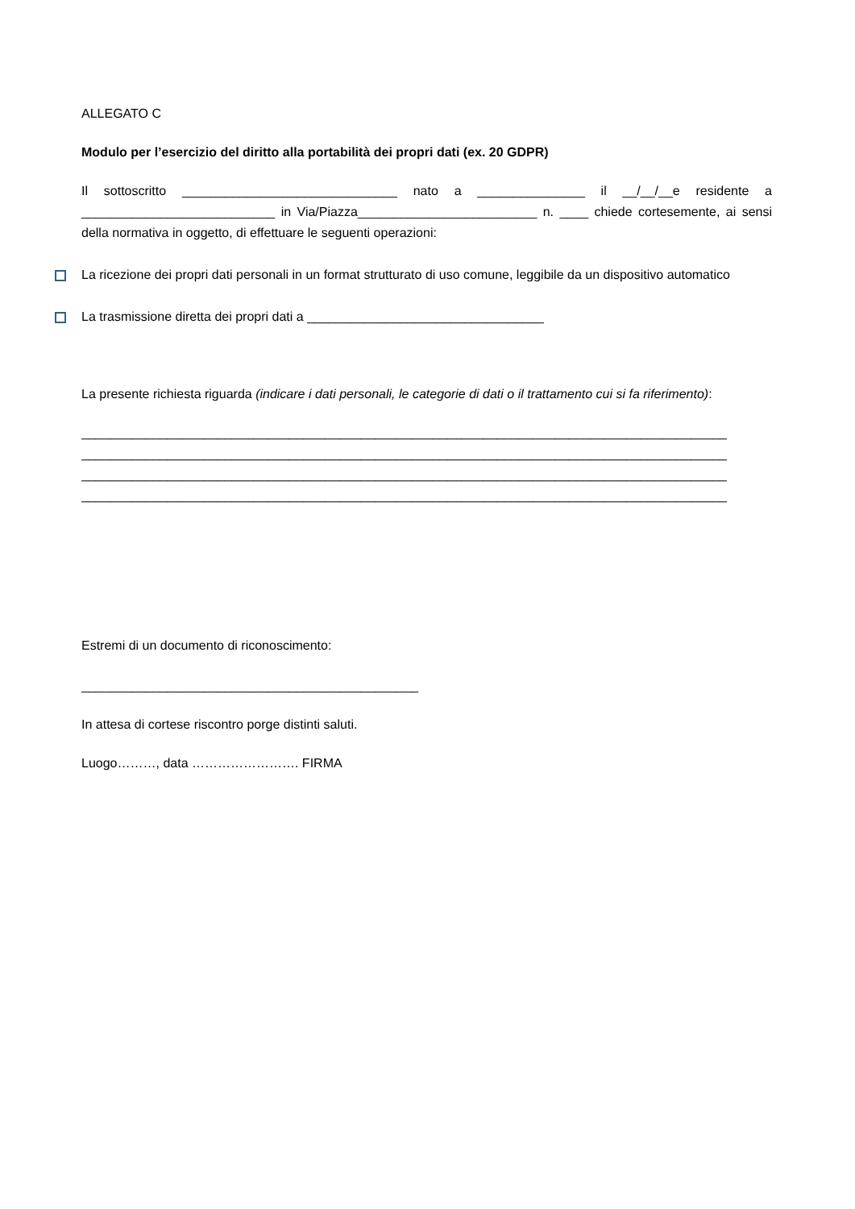ALLEGATO C
Modulo per l’esercizio del diritto alla portabilità dei propri dati (ex. 20 GDPR)
Il sottoscritto ______________________________ nato a _______________ il __/__/__e residente a ___________________________ in Via/Piazza_________________________ n. ____ chiede cortesemente, ai sensi della normativa in oggetto, di effettuare le seguenti operazioni:
La ricezione dei propri dati personali in un format strutturato di uso comune, leggibile da un dispositivo automatico
La trasmissione diretta dei propri dati a _________________________________
La presente richiesta riguarda (indicare i dati personali, le categorie di dati o il trattamento cui si fa riferimento):
__________________________________________________________________________________________
__________________________________________________________________________________________
__________________________________________________________________________________________
__________________________________________________________________________________________
Estremi di un documento di riconoscimento:
_______________________________________________
In attesa di cortese riscontro porge distinti saluti.
Luogo………, data ……………………. FIRMA